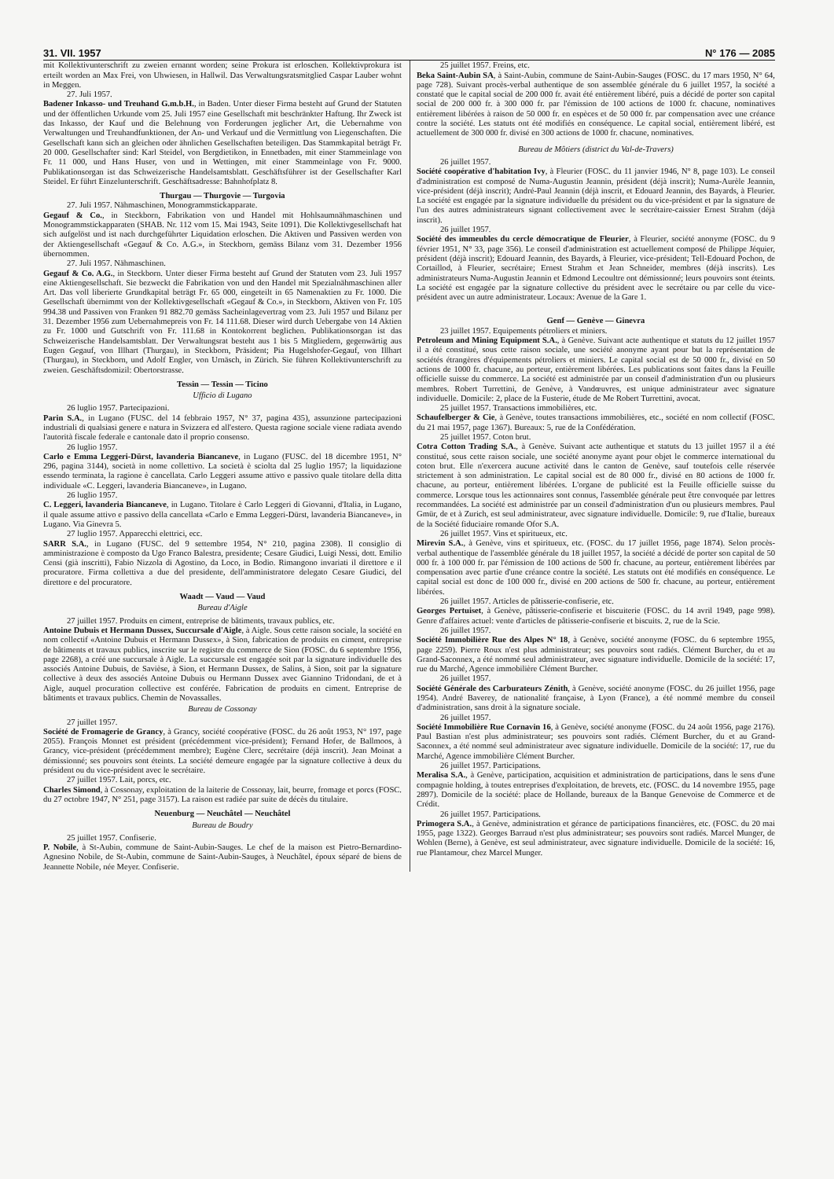31. VII. 1957 N° 176 — 2085
mit Kollektivunterschrift zu zweien ernannt worden; seine Prokura ist erloschen. Kollektivprokura ist erteilt worden an Max Frei, von Uhwiesen, in Hallwil. Das Verwaltungsratsmitglied Caspar Lauber wohnt in Meggen.
27. Juli 1957.
Badener Inkasso- und Treuhand G.m.b.H., in Baden. Unter dieser Firma besteht auf Grund der Statuten und der öffentlichen Urkunde vom 25. Juli 1957 eine Gesellschaft mit beschränkter Haftung. Ihr Zweck ist das Inkasso, der Kauf und die Belehnung von Forderungen jeglicher Art, die Uebernahme von Verwaltungen und Treuhandfunktionen, der An- und Verkauf und die Vermittlung von Liegenschaften. Die Gesellschaft kann sich an gleichen oder ähnlichen Gesellschaften beteiligen. Das Stammkapital beträgt Fr. 20 000. Gesellschafter sind: Karl Steidel, von Bergdietikon, in Ennetbaden, mit einer Stammeinlage von Fr. 11 000, und Hans Huser, von und in Wettingen, mit einer Stammeinlage von Fr. 9000. Publikationsorgan ist das Schweizerische Handelsamtsblatt. Geschäftsführer ist der Gesellschafter Karl Steidel. Er führt Einzelunterschrift. Geschäftsadresse: Bahnhofplatz 8.
Thurgau — Thurgovie — Turgovia
27. Juli 1957. Nähmaschinen, Monogrammstickapparate.
Gegauf & Co., in Steckborn, Fabrikation von und Handel mit Hohlsaumnähmaschinen und Monogrammstickapparaten (SHAB. Nr. 112 vom 15. Mai 1943, Seite 1091). Die Kollektivgesellschaft hat sich aufgelöst und ist nach durchgeführter Liquidation erloschen. Die Aktiven und Passiven werden von der Aktiengesellschaft «Gegauf & Co. A.G.», in Steckborn, gemäss Bilanz vom 31. Dezember 1956 übernommen.
27. Juli 1957. Nähmaschinen.
Gegauf & Co. A.G., in Steckborn. Unter dieser Firma besteht auf Grund der Statuten vom 23. Juli 1957 eine Aktiengesellschaft. Sie bezweckt die Fabrikation von und den Handel mit Spezialnähmaschinen aller Art. Das voll liberierte Grundkapital beträgt Fr. 65 000, eingeteilt in 65 Namenaktien zu Fr. 1000. Die Gesellschaft übernimmt von der Kollektivgesellschaft «Gegauf & Co.», in Steckborn, Aktiven von Fr. 105 994.38 und Passiven von Franken 91 882.70 gemäss Sacheinlagevertrag vom 23. Juli 1957 und Bilanz per 31. Dezember 1956 zum Uebernahmepreis von Fr. 14 111.68. Dieser wird durch Uebergabe von 14 Aktien zu Fr. 1000 und Gutschrift von Fr. 111.68 in Kontokorrent beglichen. Publikationsorgan ist das Schweizerische Handelsamtsblatt. Der Verwaltungsrat besteht aus 1 bis 5 Mitgliedern, gegenwärtig aus Eugen Gegauf, von Illhart (Thurgau), in Steckborn, Präsident; Pia Hugelshofer-Gegauf, von Illhart (Thurgau), in Steckborn, und Adolf Engler, von Urnäsch, in Zürich. Sie führen Kollektivunterschrift zu zweien. Geschäftsdomizil: Obertorstrasse.
Tessin — Tessin — Ticino
Ufficio di Lugano
26 luglio 1957. Partecipazioni.
Parin S.A., in Lugano (FUSC. del 14 febbraio 1957, N° 37, pagina 435), assunzione partecipazioni industriali di qualsiasi genere e natura in Svizzera ed all'estero. Questa ragione sociale viene radiata avendo l'autorità fiscale federale e cantonale dato il proprio consenso.
26 luglio 1957.
Carlo e Emma Leggeri-Dürst, lavanderia Biancaneve, in Lugano (FUSC. del 18 dicembre 1951, N° 296, pagina 3144), società in nome collettivo. La società è sciolta dal 25 luglio 1957; la liquidazione essendo terminata, la ragione è cancellata. Carlo Leggeri assume attivo e passivo quale titolare della ditta individuale «C. Leggeri, lavanderia Biancaneve», in Lugano.
26 luglio 1957.
C. Leggeri, lavanderia Biancaneve, in Lugano. Titolare è Carlo Leggeri di Giovanni, d'Italia, in Lugano, il quale assume attivo e passivo della cancellata «Carlo e Emma Leggeri-Dürst, lavanderia Biancaneve», in Lugano. Via Ginevra 5.
27 luglio 1957. Apparecchi elettrici, ecc.
SARR S.A., in Lugano (FUSC. del 9 settembre 1954, N° 210, pagina 2308). Il consiglio di amministrazione è composto da Ugo Franco Balestra, presidente; Cesare Giudici, Luigi Nessi, dott. Emilio Censi (già inscritti), Fabio Nizzola di Agostino, da Loco, in Bodio. Rimangono invariati il direttore e il procuratore. Firma collettiva a due del presidente, dell'amministratore delegato Cesare Giudici, del direttore e del procuratore.
Waadt — Vaud — Vaud
Bureau d'Aigle
27 juillet 1957. Produits en ciment, entreprise de bâtiments, travaux publics, etc.
Antoine Dubuis et Hermann Dussex, Succursale d'Aigle, à Aigle. Sous cette raison sociale, la société en nom collectif «Antoine Dubuis et Hermann Dussex», à Sion, fabrication de produits en ciment, entreprise de bâtiments et travaux publics, inscrite sur le registre du commerce de Sion (FOSC. du 6 septembre 1956, page 2268), a créé une succursale à Aigle. La succursale est engagée soit par la signature individuelle des associés Antoine Dubuis, de Savièse, à Sion, et Hermann Dussex, de Salins, à Sion, soit par la signature collective à deux des associés Antoine Dubuis ou Hermann Dussex avec Giannino Tridondani, de et à Aigle, auquel procuration collective est conférée. Fabrication de produits en ciment. Entreprise de bâtiments et travaux publics. Chemin de Novassalles.
Bureau de Cossonay
27 juillet 1957.
Société de Fromagerie de Grancy, à Grancy, société coopérative (FOSC. du 26 août 1953, N° 197, page 2055). François Monnet est président (précédemment vice-président); Fernand Hofer, de Ballmoos, à Grancy, vice-président (précédemment membre); Eugène Clerc, secrétaire (déjà inscrit). Jean Moinat a démissionné; ses pouvoirs sont éteints. La société demeure engagée par la signature collective à deux du président ou du vice-président avec le secrétaire.
27 juillet 1957. Lait, porcs, etc.
Charles Simond, à Cossonay, exploitation de la laiterie de Cossonay, lait, beurre, fromage et porcs (FOSC. du 27 octobre 1947, N° 251, page 3157). La raison est radiée par suite de décès du titulaire.
Neuenburg — Neuchâtel — Neuchâtel
Bureau de Boudry
25 juillet 1957. Confiserie.
P. Nobile, à St-Aubin, commune de Saint-Aubin-Sauges. Le chef de la maison est Pietro-Bernardino-Agnesino Nobile, de St-Aubin, commune de Saint-Aubin-Sauges, à Neuchâtel, époux séparé de biens de Jeannette Nobile, née Meyer. Confiserie.
25 juillet 1957. Freins, etc.
Beka Saint-Aubin SA, à Saint-Aubin, commune de Saint-Aubin-Sauges (FOSC. du 17 mars 1950, N° 64, page 728). Suivant procès-verbal authentique de son assemblée générale du 6 juillet 1957, la société a constaté que le capital social de 200 000 fr. avait été entièrement libéré, puis a décidé de porter son capital social de 200 000 fr. à 300 000 fr. par l'émission de 100 actions de 1000 fr. chacune, nominatives entièrement libérées à raison de 50 000 fr. en espèces et de 50 000 fr. par compensation avec une créance contre la société. Les statuts ont été modifiés en conséquence. Le capital social, entièrement libéré, est actuellement de 300 000 fr. divisé en 300 actions de 1000 fr. chacune, nominatives.
Bureau de Môtiers (district du Val-de-Travers)
26 juillet 1957.
Société coopérative d'habitation Ivy, à Fleurier (FOSC. du 11 janvier 1946, N° 8, page 103). Le conseil d'administration est composé de Numa-Augustin Jeannin, président (déjà inscrit); Numa-Aurèle Jeannin, vice-président (déjà inscrit); André-Paul Jeannin (déjà inscrit, et Edouard Jeannin, des Bayards, à Fleurier. La société est engagée par la signature individuelle du président ou du vice-président et par la signature de l'un des autres administrateurs signant collectivement avec le secrétaire-caissier Ernest Strahm (déjà inscrit).
26 juillet 1957.
Société des immeubles du cercle démocratique de Fleurier, à Fleurier, société anonyme (FOSC. du 9 février 1951, N° 33, page 356). Le conseil d'administration est actuellement composé de Philippe Jéquier, président (déjà inscrit); Edouard Jeannin, des Bayards, à Fleurier, vice-président; Tell-Edouard Pochon, de Cortaillod, à Fleurier, secrétaire; Ernest Strahm et Jean Schneider, membres (déjà inscrits). Les administrateurs Numa-Augustin Jeannin et Edmond Lecoultre ont démissionné; leurs pouvoirs sont éteints. La société est engagée par la signature collective du président avec le secrétaire ou par celle du vice-président avec un autre administrateur. Locaux: Avenue de la Gare 1.
Genf — Genève — Ginevra
23 juillet 1957. Equipements pétroliers et miniers.
Petroleum and Mining Equipment S.A., à Genève. Suivant acte authentique et statuts du 12 juillet 1957 il a été constitué, sous cette raison sociale, une société anonyme ayant pour but la représentation de sociétés étrangères d'équipements pétroliers et miniers. Le capital social est de 50 000 fr., divisé en 50 actions de 1000 fr. chacune, au porteur, entièrement libérées. Les publications sont faites dans la Feuille officielle suisse du commerce. La société est administrée par un conseil d'administration d'un ou plusieurs membres. Robert Turrettini, de Genève, à Vandœuvres, est unique administrateur avec signature individuelle. Domicile: 2, place de la Fusterie, étude de Me Robert Turrettini, avocat.
25 juillet 1957. Transactions immobilières, etc.
Schaufelberger & Cie, à Genève, toutes transactions immobilières, etc., société en nom collectif (FOSC. du 21 mai 1957, page 1367). Bureaux: 5, rue de la Confédération.
25 juillet 1957. Coton brut.
Cotra Cotton Trading S.A., à Genève. Suivant acte authentique et statuts du 13 juillet 1957 il a été constitué, sous cette raison sociale, une société anonyme ayant pour objet le commerce international du coton brut. Elle n'exercera aucune activité dans le canton de Genève, sauf toutefois celle réservée strictement à son administration. Le capital social est de 80 000 fr., divisé en 80 actions de 1000 fr. chacune, au porteur, entièrement libérées. L'organe de publicité est la Feuille officielle suisse du commerce. Lorsque tous les actionnaires sont connus, l'assemblée générale peut être convoquée par lettres recommandées. La société est administrée par un conseil d'administration d'un ou plusieurs membres. Paul Gmür, de et à Zurich, est seul administrateur, avec signature individuelle. Domicile: 9, rue d'Italie, bureaux de la Société fiduciaire romande Ofor S.A.
26 juillet 1957. Vins et spiritueux, etc.
Mirevin S.A., à Genève, vins et spiritueux, etc. (FOSC. du 17 juillet 1956, page 1874). Selon procès-verbal authentique de l'assemblée générale du 18 juillet 1957, la société a décidé de porter son capital de 50 000 fr. à 100 000 fr. par l'émission de 100 actions de 500 fr. chacune, au porteur, entièrement libérées par compensation avec partie d'une créance contre la société. Les statuts ont été modifiés en conséquence. Le capital social est donc de 100 000 fr., divisé en 200 actions de 500 fr. chacune, au porteur, entièrement libérées.
26 juillet 1957. Articles de pâtisserie-confiserie, etc.
Georges Pertuiset, à Genève, pâtisserie-confiserie et biscuiterie (FOSC. du 14 avril 1949, page 998). Genre d'affaires actuel: vente d'articles de pâtisserie-confiserie et biscuits. 2, rue de la Scie.
26 juillet 1957.
Société Immobilière Rue des Alpes N° 18, à Genève, société anonyme (FOSC. du 6 septembre 1955, page 2259). Pierre Roux n'est plus administrateur; ses pouvoirs sont radiés. Clément Burcher, du et au Grand-Saconnex, a été nommé seul administrateur, avec signature individuelle. Domicile de la société: 17, rue du Marché, Agence immobilière Clément Burcher.
26 juillet 1957.
Société Générale des Carburateurs Zénith, à Genève, société anonyme (FOSC. du 26 juillet 1956, page 1954). André Baverey, de nationalité française, à Lyon (France), a été nommé membre du conseil d'administration, sans droit à la signature sociale.
26 juillet 1957.
Société Immobilière Rue Cornavin 16, à Genève, société anonyme (FOSC. du 24 août 1956, page 2176). Paul Bastian n'est plus administrateur; ses pouvoirs sont radiés. Clément Burcher, du et au Grand-Saconnex, a été nommé seul administrateur avec signature individuelle. Domicile de la société: 17, rue du Marché, Agence immobilière Clément Burcher.
26 juillet 1957. Participations.
Meralisa S.A., à Genève, participation, acquisition et administration de participations, dans le sens d'une compagnie holding, à toutes entreprises d'exploitation, de brevets, etc. (FOSC. du 14 novembre 1955, page 2897). Domicile de la société: place de Hollande, bureaux de la Banque Genevoise de Commerce et de Crédit.
26 juillet 1957. Participations.
Primogera S.A., à Genève, administration et gérance de participations financières, etc. (FOSC. du 20 mai 1955, page 1322). Georges Barraud n'est plus administrateur; ses pouvoirs sont radiés. Marcel Munger, de Wohlen (Berne), à Genève, est seul administrateur, avec signature individuelle. Domicile de la société: 16, rue Plantamour, chez Marcel Munger.